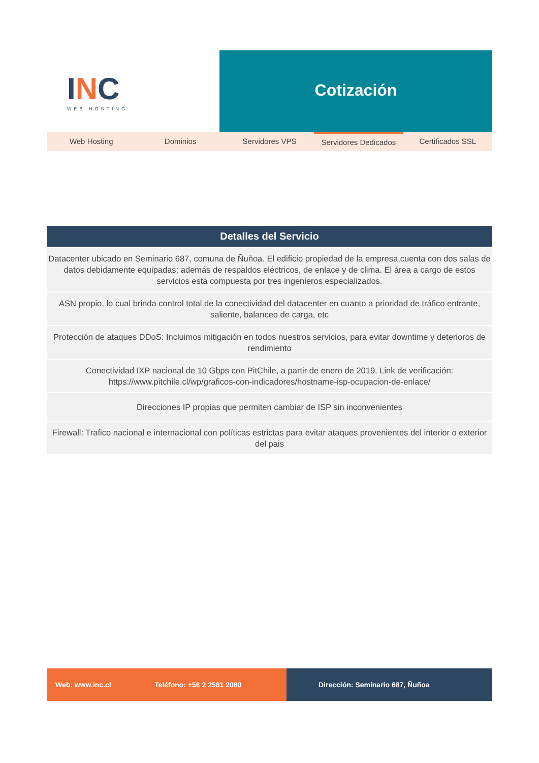INC
WEB HOSTING
Cotización
Web Hosting Dominios Servidores VPS
Servidores Dedicados
Certificados SSL
| Detalles del Servicio |
| --- |
| Datacenter ubicado en Seminario 687, comuna de Ñuñoa. El edificio propiedad de la empresa,cuenta con dos salas de datos debidamente equipadas; además de respaldos eléctricos, de enlace y de clima. El área a cargo de estos servicios está compuesta por tres ingenieros especializados. |
| ASN propio, lo cual brinda control total de la conectividad del datacenter en cuanto a prioridad de tráfico entrante, saliente, balanceo de carga, etc |
| Protección de ataques DDoS: Incluimos mitigación en todos nuestros servicios, para evitar downtime y deterioros de rendimiento |
| Conectividad IXP nacional de 10 Gbps con PitChile, a partir de enero de 2019. Link de verificación: https://www.pitchile.cl/wp/graficos-con-indicadores/hostname-isp-ocupacion-de-enlace/ |
| Direcciones IP propias que permiten cambiar de ISP sin inconvenientes |
| Firewall: Trafico nacional e internacional con políticas estrictas para evitar ataques provenientes del interior o exterior del pais |
Web: www.inc.cl Teléfono: +56 2 2581 2080 Dirección: Seminario 687, Ñuñoa